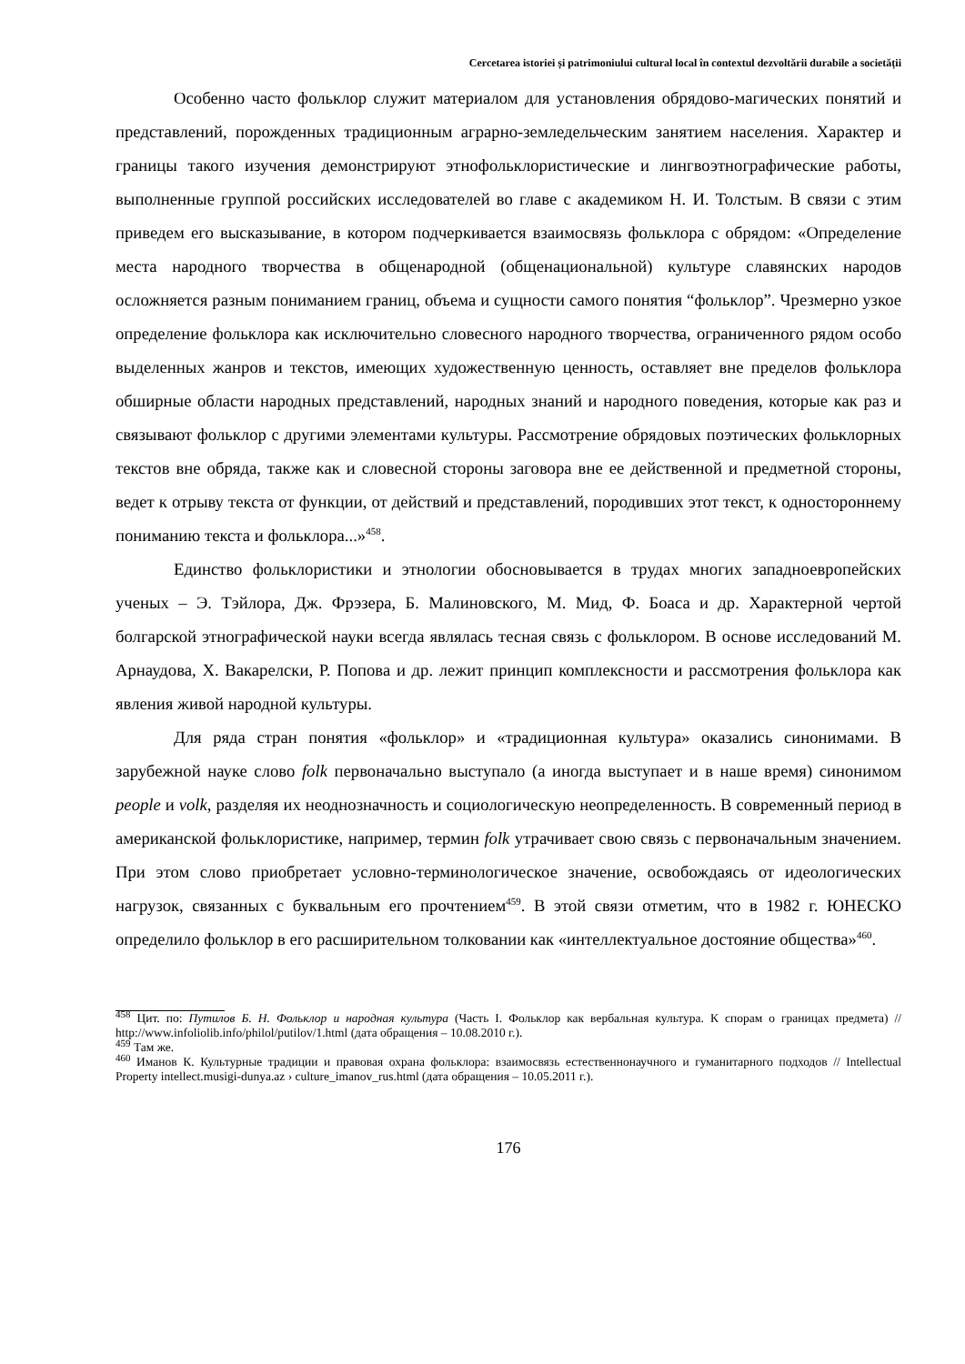Cercetarea istoriei și patrimoniului cultural local în contextul dezvoltării durabile a societății
Особенно часто фольклор служит материалом для установления обрядово-магических понятий и представлений, порожденных традиционным аграрно-земледельческим занятием населения. Характер и границы такого изучения демонстрируют этнофольклористические и лингвоэтнографические работы, выполненные группой российских исследователей во главе с академиком Н. И. Толстым. В связи с этим приведем его высказывание, в котором подчеркивается взаимосвязь фольклора с обрядом: «Определение места народного творчества в общенародной (общенациональной) культуре славянских народов осложняется разным пониманием границ, объема и сущности самого понятия “фольклор”. Чрезмерно узкое определение фольклора как исключительно словесного народного творчества, ограниченного рядом особо выделенных жанров и текстов, имеющих художественную ценность, оставляет вне пределов фольклора обширные области народных представлений, народных знаний и народного поведения, которые как раз и связывают фольклор с другими элементами культуры. Рассмотрение обрядовых поэтических фольклорных текстов вне обряда, также как и словесной стороны заговора вне ее действенной и предметной стороны, ведет к отрыву текста от функции, от действий и представлений, породивших этот текст, к одностороннему пониманию текста и фольклора...»<sup>458</sup>.
Единство фольклористики и этнологии обосновывается в трудах многих западноевропейских ученых – Э. Тэйлора, Дж. Фрэзера, Б. Малиновского, М. Мид, Ф. Боаса и др. Характерной чертой болгарской этнографической науки всегда являлась тесная связь с фольклором. В основе исследований М. Арнаудова, Х. Вакарелски, Р. Попова и др. лежит принцип комплексности и рассмотрения фольклора как явления живой народной культуры.
Для ряда стран понятия «фольклор» и «традиционная культура» оказались синонимами. В зарубежной науке слово folk первоначально выступало (а иногда выступает и в наше время) синонимом people и volk, разделяя их неоднозначность и социологическую неопределенность. В современный период в американской фольклористике, например, термин folk утрачивает свою связь с первоначальным значением. При этом слово приобретает условно-терминологическое значение, освобождаясь от идеологических нагрузок, связанных с буквальным его прочтением<sup>459</sup>. В этой связи отметим, что в 1982 г. ЮНЕСКО определило фольклор в его расширительном толковании как «интеллектуальное достояние общества»<sup>460</sup>.
<sup>458</sup> Цит. по: Путилов Б. Н. Фольклор и народная культура (Часть I. Фольклор как вербальная культура. К спорам о границах предмета) // http://www.infoliolib.info/philol/putilov/1.html (дата обращения – 10.08.2010 г.).
<sup>459</sup> Там же.
<sup>460</sup> Иманов К. Культурные традиции и правовая охрана фольклора: взаимосвязь естественнонаучного и гуманитарного подходов // Intellectual Property intellect.musigi-dunya.az › culture_imanov_rus.html (дата обращения – 10.05.2011 г.).
176